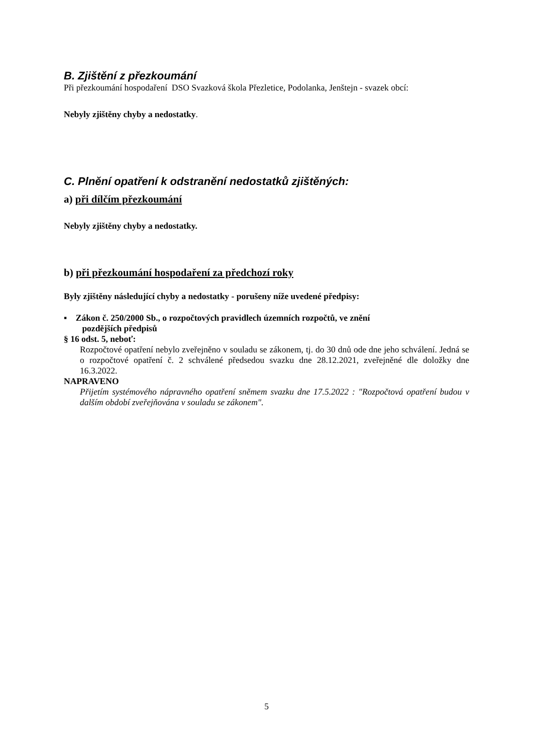B. Zjištění z přezkoumání
Při přezkoumání hospodaření DSO Svazková škola Přezletice, Podolanka, Jenštejn - svazek obcí:
Nebyly zjištěny chyby a nedostatky.
C. Plnění opatření k odstranění nedostatků zjištěných:
a) při dílčím přezkoumání
Nebyly zjištěny chyby a nedostatky.
b) při přezkoumání hospodaření za předchozí roky
Byly zjištěny následující chyby a nedostatky - porušeny níže uvedené předpisy:
▪ Zákon č. 250/2000 Sb., o rozpočtových pravidlech územních rozpočtů, ve znění
pozdějších předpisů
§ 16 odst. 5, neboť:
Rozpočtové opatření nebylo zveřejněno v souladu se zákonem, tj. do 30 dnů ode dne jeho schválení. Jedná se o rozpočtové opatření č. 2 schválené předsedou svazku dne 28.12.2021, zveřejněné dle doložky dne 16.3.2022.
NAPRAVENO
Přijetím systémového nápravného opatření sněmem svazku dne 17.5.2022 : "Rozpočtová opatření budou v dalším období zveřejňována v souladu se zákonem".
5